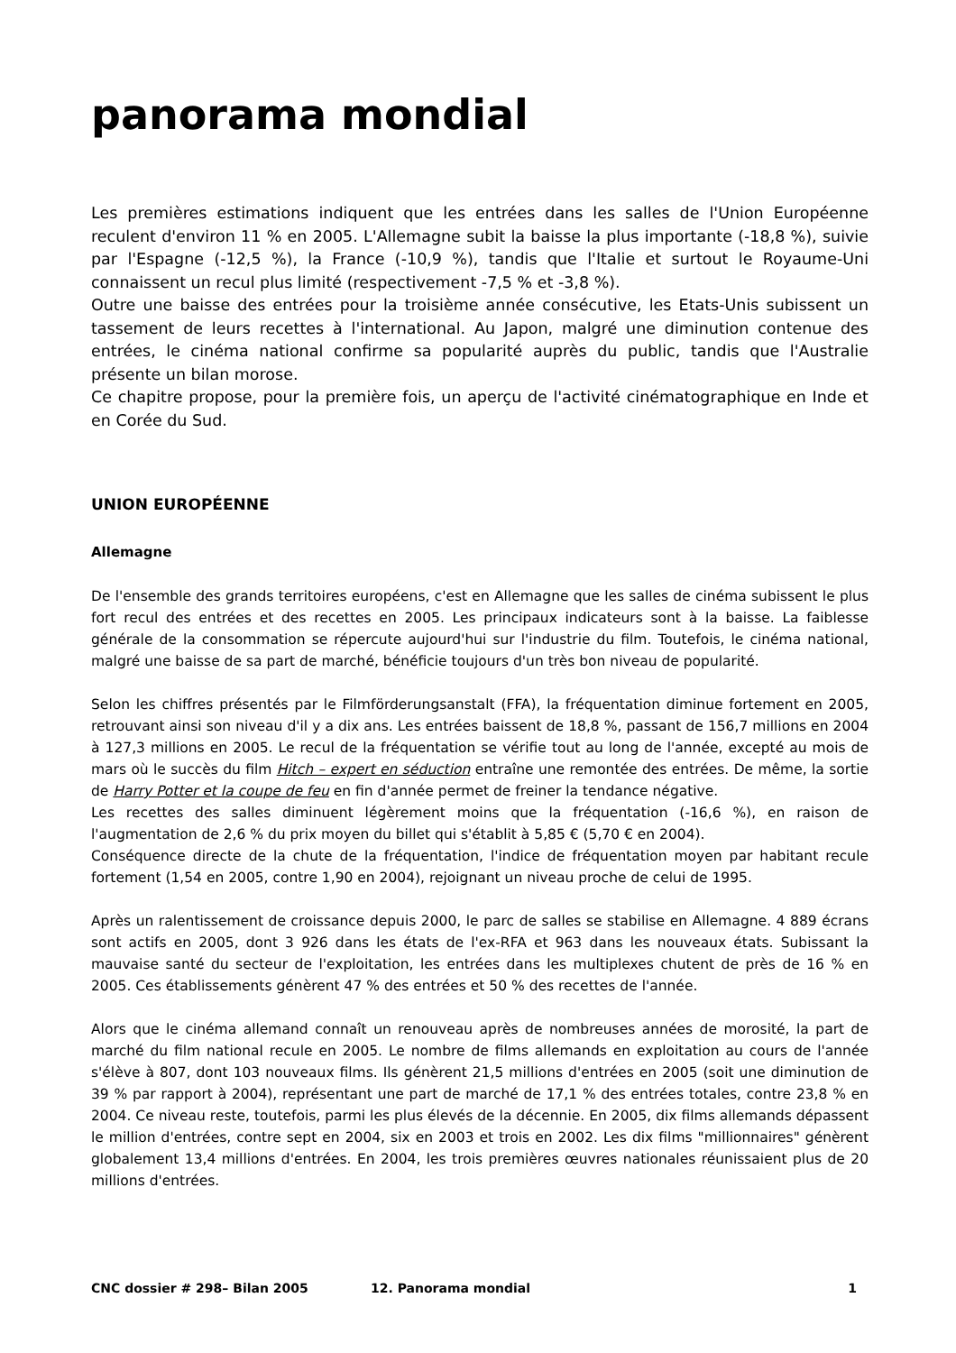panorama mondial
Les premières estimations indiquent que les entrées dans les salles de l'Union Européenne reculent d'environ 11 % en 2005. L'Allemagne subit la baisse la plus importante (-18,8 %), suivie par l'Espagne (-12,5 %), la France (-10,9 %), tandis que l'Italie et surtout le Royaume-Uni connaissent un recul plus limité (respectivement -7,5 % et -3,8 %).
Outre une baisse des entrées pour la troisième année consécutive, les Etats-Unis subissent un tassement de leurs recettes à l'international. Au Japon, malgré une diminution contenue des entrées, le cinéma national confirme sa popularité auprès du public, tandis que l'Australie présente un bilan morose.
Ce chapitre propose, pour la première fois, un aperçu de l'activité cinématographique en Inde et en Corée du Sud.
UNION EUROPÉENNE
Allemagne
De l'ensemble des grands territoires européens, c'est en Allemagne que les salles de cinéma subissent le plus fort recul des entrées et des recettes en 2005. Les principaux indicateurs sont à la baisse. La faiblesse générale de la consommation se répercute aujourd'hui sur l'industrie du film. Toutefois, le cinéma national, malgré une baisse de sa part de marché, bénéficie toujours d'un très bon niveau de popularité.
Selon les chiffres présentés par le Filmförderungsanstalt (FFA), la fréquentation diminue fortement en 2005, retrouvant ainsi son niveau d'il y a dix ans. Les entrées baissent de 18,8 %, passant de 156,7 millions en 2004 à 127,3 millions en 2005. Le recul de la fréquentation se vérifie tout au long de l'année, excepté au mois de mars où le succès du film Hitch – expert en séduction entraîne une remontée des entrées. De même, la sortie de Harry Potter et la coupe de feu en fin d'année permet de freiner la tendance négative.
Les recettes des salles diminuent légèrement moins que la fréquentation (-16,6 %), en raison de l'augmentation de 2,6 % du prix moyen du billet qui s'établit à 5,85 € (5,70 € en 2004).
Conséquence directe de la chute de la fréquentation, l'indice de fréquentation moyen par habitant recule fortement (1,54 en 2005, contre 1,90 en 2004), rejoignant un niveau proche de celui de 1995.
Après un ralentissement de croissance depuis 2000, le parc de salles se stabilise en Allemagne. 4 889 écrans sont actifs en 2005, dont 3 926 dans les états de l'ex-RFA et 963 dans les nouveaux états. Subissant la mauvaise santé du secteur de l'exploitation, les entrées dans les multiplexes chutent de près de 16 % en 2005. Ces établissements génèrent 47 % des entrées et 50 % des recettes de l'année.
Alors que le cinéma allemand connaît un renouveau après de nombreuses années de morosité, la part de marché du film national recule en 2005. Le nombre de films allemands en exploitation au cours de l'année s'élève à 807, dont 103 nouveaux films. Ils génèrent 21,5 millions d'entrées en 2005 (soit une diminution de 39 % par rapport à 2004), représentant une part de marché de 17,1 % des entrées totales, contre 23,8 % en 2004. Ce niveau reste, toutefois, parmi les plus élevés de la décennie. En 2005, dix films allemands dépassent le million d'entrées, contre sept en 2004, six en 2003 et trois en 2002. Les dix films "millionnaires" génèrent globalement 13,4 millions d'entrées. En 2004, les trois premières œuvres nationales réunissaient plus de 20 millions d'entrées.
CNC dossier # 298– Bilan 2005 12. Panorama mondial 1